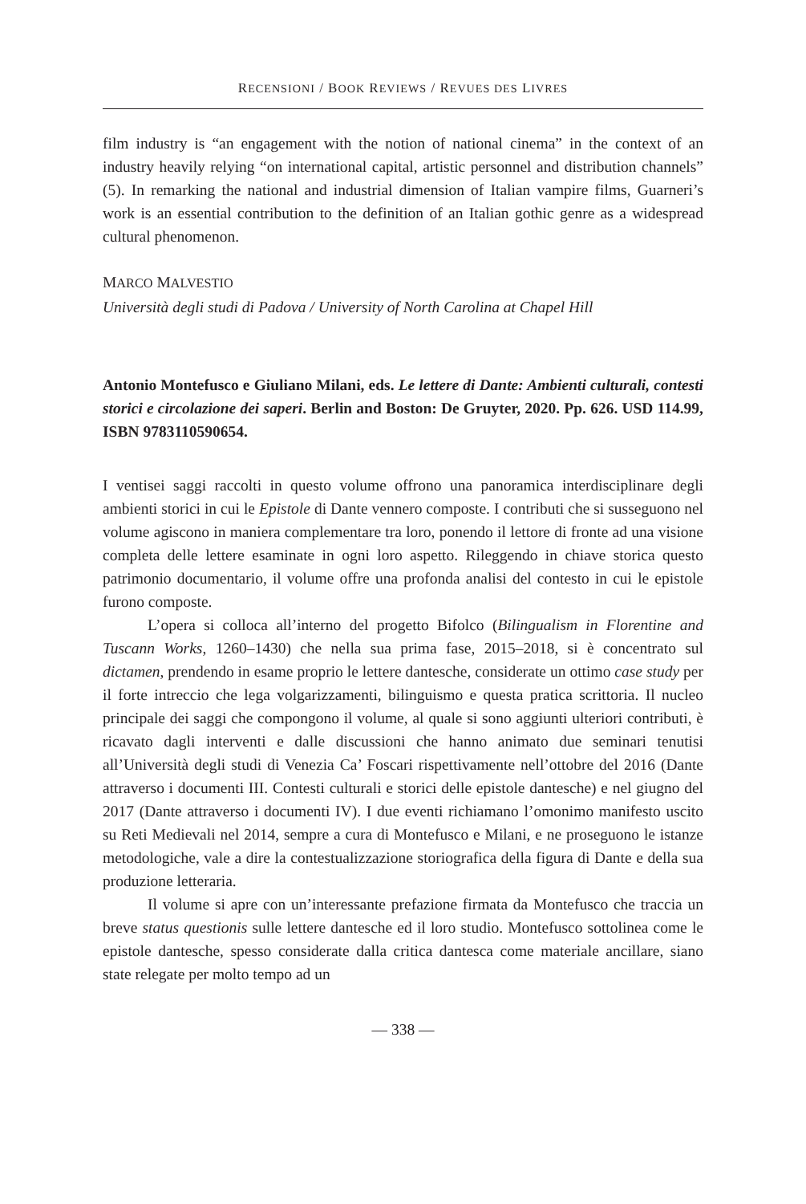RECENSIONI / BOOK REVIEWS / REVUES DES LIVRES
film industry is “an engagement with the notion of national cinema” in the context of an industry heavily relying “on international capital, artistic personnel and distribution channels” (5). In remarking the national and industrial dimension of Italian vampire films, Guarneri’s work is an essential contribution to the definition of an Italian gothic genre as a widespread cultural phenomenon.
MARCO MALVESTIO
Università degli studi di Padova / University of North Carolina at Chapel Hill
Antonio Montefusco e Giuliano Milani, eds. Le lettere di Dante: Ambienti culturali, contesti storici e circolazione dei saperi. Berlin and Boston: De Gruyter, 2020. Pp. 626. USD 114.99, ISBN 9783110590654.
I ventisei saggi raccolti in questo volume offrono una panoramica interdisciplinare degli ambienti storici in cui le Epistole di Dante vennero composte. I contributi che si susseguono nel volume agiscono in maniera complementare tra loro, ponendo il lettore di fronte ad una visione completa delle lettere esaminate in ogni loro aspetto. Rileggendo in chiave storica questo patrimonio documentario, il volume offre una profonda analisi del contesto in cui le epistole furono composte.
L’opera si colloca all’interno del progetto Bifolco (Bilingualism in Florentine and Tuscann Works, 1260–1430) che nella sua prima fase, 2015–2018, si è concentrato sul dictamen, prendendo in esame proprio le lettere dantesche, considerate un ottimo case study per il forte intreccio che lega volgarizzamenti, bilinguismo e questa pratica scrittoria. Il nucleo principale dei saggi che compongono il volume, al quale si sono aggiunti ulteriori contributi, è ricavato dagli interventi e dalle discussioni che hanno animato due seminari tenutisi all’Università degli studi di Venezia Ca’ Foscari rispettivamente nell’ottobre del 2016 (Dante attraverso i documenti III. Contesti culturali e storici delle epistole dantesche) e nel giugno del 2017 (Dante attraverso i documenti IV). I due eventi richiamano l’omonimo manifesto uscito su Reti Medievali nel 2014, sempre a cura di Montefusco e Milani, e ne proseguono le istanze metodologiche, vale a dire la contestualizzazione storiografica della figura di Dante e della sua produzione letteraria.
Il volume si apre con un’interessante prefazione firmata da Montefusco che traccia un breve status questionis sulle lettere dantesche ed il loro studio. Montefusco sottolinea come le epistole dantesche, spesso considerate dalla critica dantesca come materiale ancillare, siano state relegate per molto tempo ad un
— 338 —